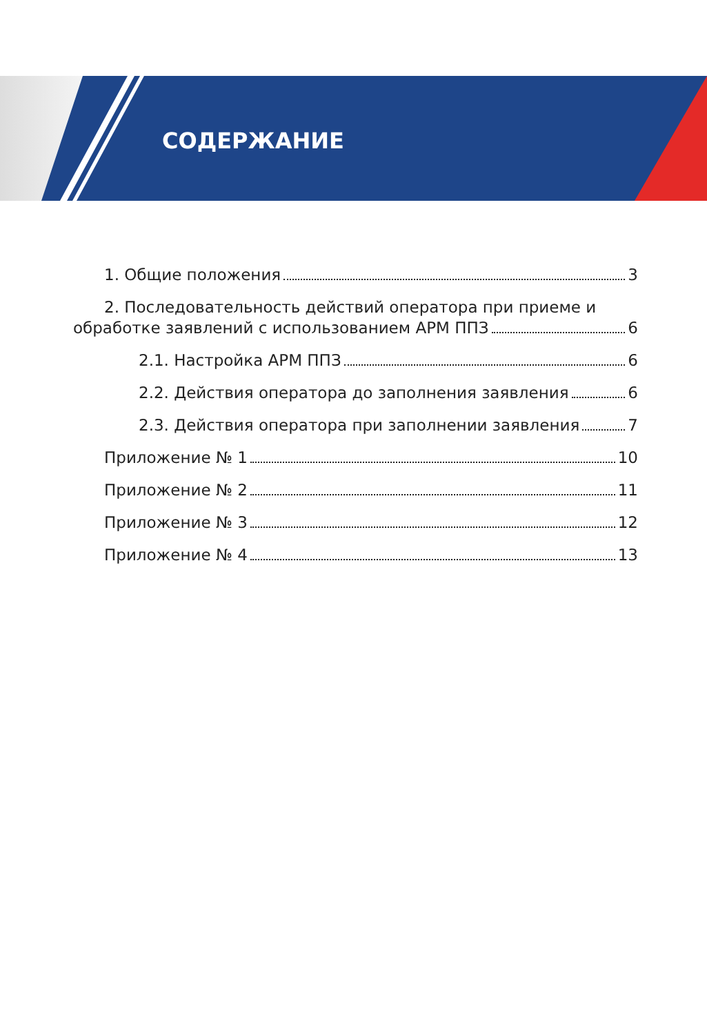СОДЕРЖАНИЕ
1. Общие положения 3
2. Последовательность действий оператора при приеме и
обработке заявлений с использованием АРМ ППЗ 6
2.1. Настройка АРМ ППЗ 6
2.2. Действия оператора до заполнения заявления 6
2.3. Действия оператора при заполнении заявления 7
Приложение № 1 10
Приложение № 2 11
Приложение № 3 12
Приложение № 4 13